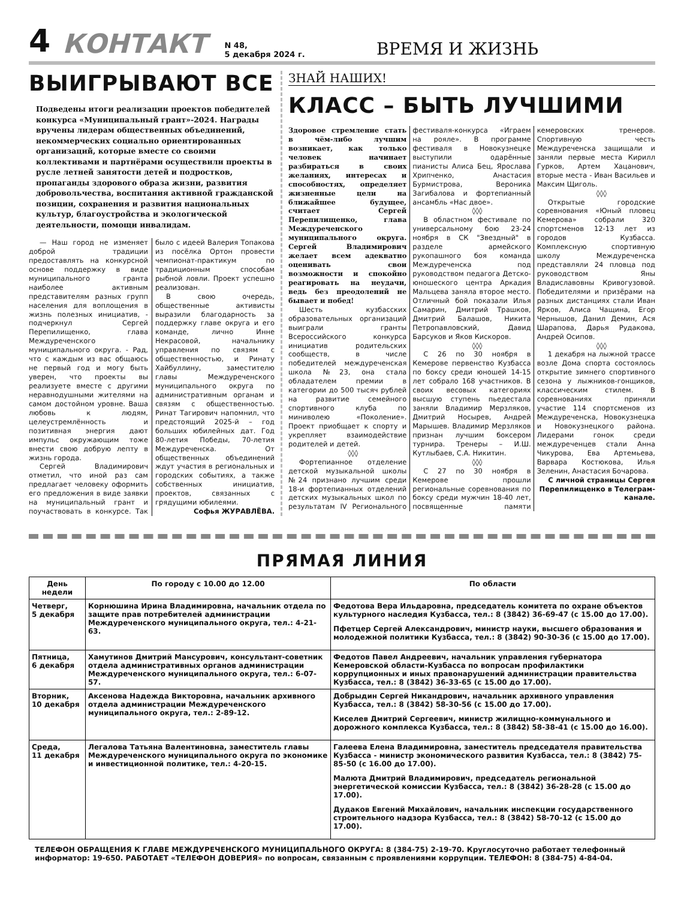4 КОНТАКТ N 48,
5 декабря 2024 г. ВРЕМЯ И ЖИЗНЬ
ВЫИГРЫВАЮТ ВСЕ
Подведены итоги реализации проектов победителей конкурса «Муниципальный грант»-2024. Награды вручены лидерам общественных объединений, некоммерческих социально ориентированных организаций, которые вместе со своими коллективами и партнёрами осуществили проекты в русле летней занятости детей и подростков, пропаганды здорового образа жизни, развития добровольчества, воспитания активной гражданской позиции, сохранения и развития национальных культур, благоустройства и экологической деятельности, помощи инвалидам.
— Наш город не изменяет доброй традиции предоставлять на конкурсной основе поддержку в виде муниципального гранта наиболее активным представителям разных групп населения для воплощения в жизнь полезных инициатив, - подчеркнул Сергей Перепилищенко, глава Междуреченского муниципального округа. - Рад, что с каждым из вас общаюсь не первый год и могу быть уверен, что проекты вы реализуете вместе с другими неравнодушными жителями на самом достойном уровне. Ваша любовь к людям, целеустремлённость и позитивная энергия дают импульс окружающим тоже внести свою добрую лепту в жизнь города.
Сергей Владимирович отметил, что иной раз сам предлагает человеку оформить его предложения в виде заявки на муниципальный грант и поучаствовать в конкурсе. Так было с идеей Валерия Топакова из посёлка Ортон провести чемпионат-практикум по традиционным способам рыбной ловли. Проект успешно реализован.
В свою очередь, общественные активисты выразили благодарность за поддержку главе округа и его команде, лично Инне Некрасовой, начальнику управления по связям с общественностью, и Ринату Хайбуллину, заместителю главы Междуреченского муниципального округа по административным органам и связям с общественностью. Ринат Тагирович напомнил, что предстоящий 2025-й – год больших юбилейных дат. Год 80-летия Победы, 70-летия Междуреченска. От общественных объединений ждут участия в региональных и городских событиях, а также собственных инициатив, проектов, связанных с грядущими юбилеями.
Софья ЖУРАВЛЁВА.
ЗНАЙ НАШИХ!
КЛАСС – БЫТЬ ЛУЧШИМИ
Здоровое стремление стать в чём-либо лучшим возникает, как только человек начинает разбираться в своих желаниях, интересах и способностях, определяет жизненные цели на ближайшее будущее, считает Сергей Перепилищенко, глава Междуреченского муниципального округа. Сергей Владимирович желает всем адекватно оценивать свои возможности и спокойно реагировать на неудачи, ведь без преодолений не бывает и побед!
Шесть кузбасских образовательных организаций выиграли гранты Всероссийского конкурса инициатив родительских сообществ, в числе победителей междуреченская школа №23, она стала обладателем премии в категории до 500 тысяч рублей на развитие семейного спортивного клуба по миниволею «Поколение». Проект приобщает к спорту и укрепляет взаимодействие родителей и детей.
◊◊◊
Фортепианное отделение детской музыкальной школы №24 признано лучшим среди 18-и фортепианных отделений детских музыкальных школ по результатам IV Регионального фестиваля-конкурса «Играем на рояле». В программе фестиваля в Новокузнецке выступили одарённые пианисты Алиса Бец, Ярослава Хрипченко, Анастасия Бурмистрова, Вероника Загибалова и фортепианный ансамбль «Нас двое».
◊◊◊
В областном фестивале по универсальному бою 23-24 ноября в СК "Звездный" в разделе армейского рукопашного боя команда Междуреченска под руководством педагога Детско-юношеского центра Аркадия Мальцева заняла второе место. Отличный бой показали Илья Самарин, Дмитрий Трашков, Дмитрий Балашов, Никита Петропавловский, Давид Барсуков и Яков Кискоров.
◊◊◊
С 26 по 30 ноября в Кемерове первенство Кузбасса по боксу среди юношей 14-15 лет собрало 168 участников. В своих весовых категориях высшую ступень пьедестала заняли Владимир Мерзляков, Дмитрий Носырев, Андрей Марышев. Владимир Мерзляков признан лучшим боксером турнира. Тренеры – И.Ш. Кутлыбаев, С.А. Никитин.
◊◊◊
С 27 по 30 ноября в Кемерове прошли региональные соревнования по боксу среди мужчин 18-40 лет, посвященные памяти кемеровских тренеров. Спортивную честь Междуреченска защищали и заняли первые места Кирилл Гурков, Артем Хацанович, вторые места - Иван Васильев и Максим Щиголь.
◊◊◊
Открытые городские соревнования «Юный пловец Кемерова» собрали 320 спортсменов 12-13 лет из городов Кузбасса. Комплексную спортивную школу Междуреченска представляли 24 пловца под руководством Яны Владиславовны Кривогузовой. Победителями и призёрами на разных дистанциях стали Иван Ярков, Алиса Чащина, Егор Чернышов, Данил Демин, Ася Шарапова, Дарья Рудакова, Андрей Осипов.
◊◊◊
1 декабря на лыжной трассе возле Дома спорта состоялось открытие зимнего спортивного сезона у лыжников-гонщиков, классическим стилем. В соревнованиях приняли участие 114 спортсменов из Междуреченска, Новокузнецка и Новокузнецкого района. Лидерами гонок среди междуреченцев стали Анна Чикурова, Ева Артемьева, Варвара Костюкова, Илья Зеленин, Анастасия Бочарова.
С личной страницы Сергея Перепилищенко в Телеграм-канале.
ПРЯМАЯ ЛИНИЯ
| День недели | По городу с 10.00 до 12.00 | По области |
| --- | --- | --- |
| Четверг, 5 декабря | Корнюшина Ирина Владимировна, начальник отдела по защите прав потребителей администрации Междуреченского муниципального округа, тел.: 4-21-63. | Федотова Вера Ильдаровна, председатель комитета по охране объектов культурного наследия Кузбасса, тел.: 8 (3842) 36-69-47 (с 15.00 до 17.00). Пфетцер Сергей Александрович, министр науки, высшего образования и молодежной политики Кузбасса, тел.: 8 (3842) 90-30-36 (с 15.00 до 17.00). |
| Пятница, 6 декабря | Хамутинов Дмитрий Мансурович, консультант-советник отдела административных органов администрации Междуреченского муниципального округа, тел.: 6-07-57. | Федотов Павел Андреевич, начальник управления губернатора Кемеровской области-Кузбасса по вопросам профилактики коррупционных и иных правонарушений администрации правительства Кузбасса, тел.: 8 (3842) 36-33-65 (с 15.00 до 17.00). |
| Вторник, 10 декабря | Аксенова Надежда Викторовна, начальник архивного отдела администрации Междуреченского муниципального округа, тел.: 2-89-12. | Добрыдин Сергей Никандрович, начальник архивного управления Кузбасса, тел.: 8 (3842) 58-30-56 (с 15.00 до 17.00). Киселев Дмитрий Сергеевич, министр жилищно-коммунального и дорожного комплекса Кузбасса, тел.: 8 (3842) 58-38-41 (с 15.00 до 16.00). |
| Среда, 11 декабря | Легалова Татьяна Валентиновна, заместитель главы Междуреченского муниципального округа по экономике и инвестиционной политике, тел.: 4-20-15. | Галеева Елена Владимировна, заместитель председателя правительства Кузбасса - министр экономического развития Кузбасса, тел.: 8 (3842) 75-85-50 (с 16.00 до 17.00). Малюта Дмитрий Владимирович, председатель региональной энергетической комиссии Кузбасса, тел.: 8 (3842) 36-28-28 (с 15.00 до 17.00). Дудаков Евгений Михайлович, начальник инспекции государственного строительного надзора Кузбасса, тел.: 8 (3842) 58-70-12 (с 15.00 до 17.00). |
ТЕЛЕФОН ОБРАЩЕНИЯ К ГЛАВЕ МЕЖДУРЕЧЕНСКОГО МУНИЦИПАЛЬНОГО ОКРУГА: 8 (384-75) 2-19-70. Круглосуточно работает телефонный информатор: 19-650. РАБОТАЕТ «ТЕЛЕФОН ДОВЕРИЯ» по вопросам, связанным с проявлениями коррупции. ТЕЛЕФОН: 8 (384-75) 4-84-04.